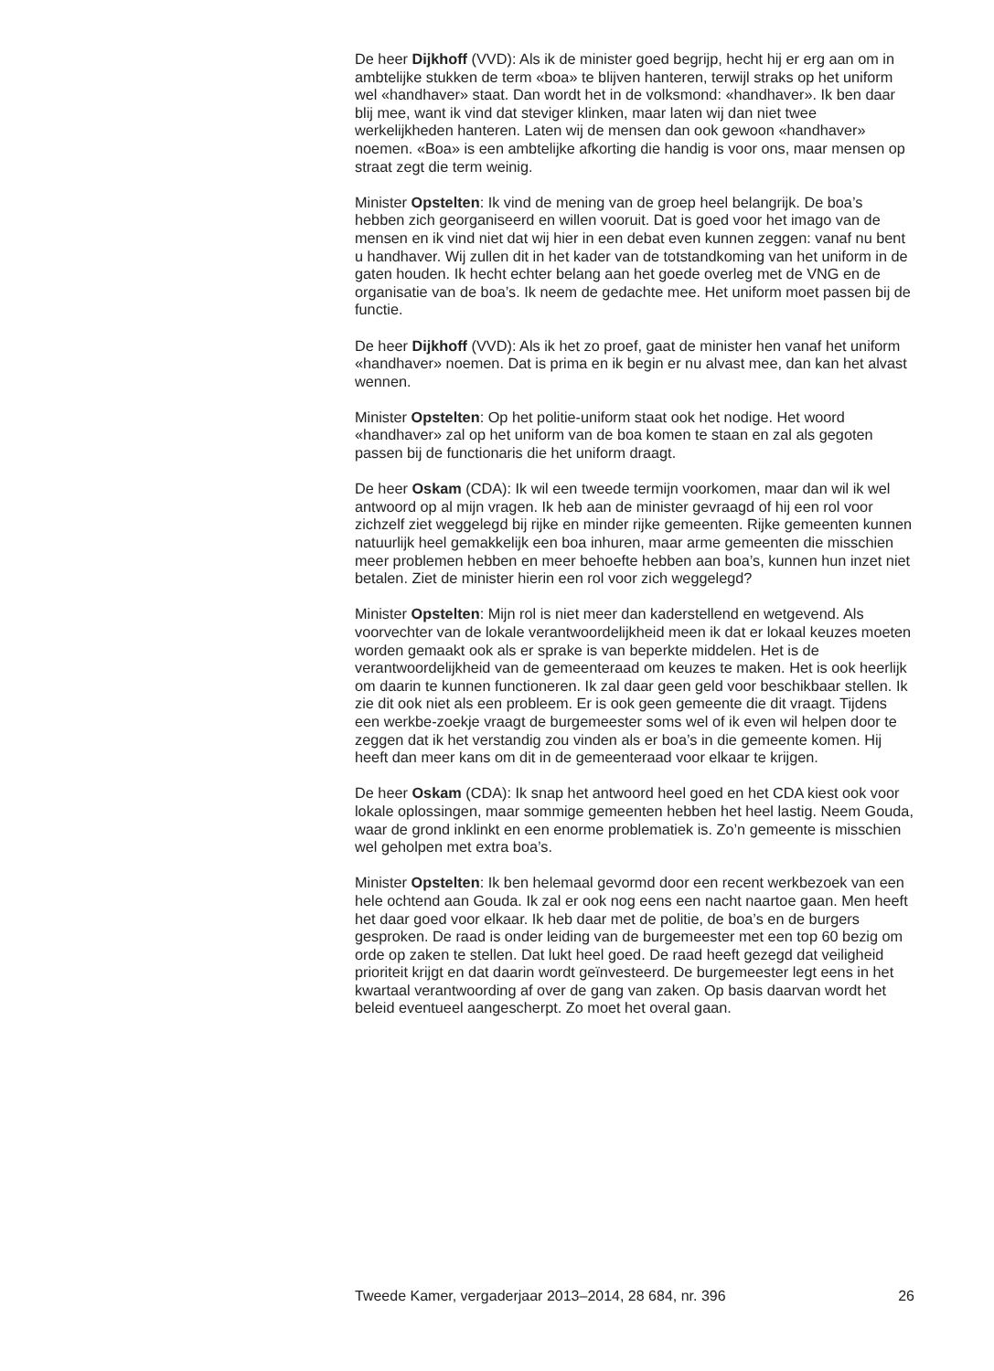De heer Dijkhoff (VVD): Als ik de minister goed begrijp, hecht hij er erg aan om in ambtelijke stukken de term «boa» te blijven hanteren, terwijl straks op het uniform wel «handhaver» staat. Dan wordt het in de volksmond: «handhaver». Ik ben daar blij mee, want ik vind dat steviger klinken, maar laten wij dan niet twee werkelijkheden hanteren. Laten wij de mensen dan ook gewoon «handhaver» noemen. «Boa» is een ambtelijke afkorting die handig is voor ons, maar mensen op straat zegt die term weinig.
Minister Opstelten: Ik vind de mening van de groep heel belangrijk. De boa’s hebben zich georganiseerd en willen vooruit. Dat is goed voor het imago van de mensen en ik vind niet dat wij hier in een debat even kunnen zeggen: vanaf nu bent u handhaver. Wij zullen dit in het kader van de totstandkoming van het uniform in de gaten houden. Ik hecht echter belang aan het goede overleg met de VNG en de organisatie van de boa’s. Ik neem de gedachte mee. Het uniform moet passen bij de functie.
De heer Dijkhoff (VVD): Als ik het zo proef, gaat de minister hen vanaf het uniform «handhaver» noemen. Dat is prima en ik begin er nu alvast mee, dan kan het alvast wennen.
Minister Opstelten: Op het politie-uniform staat ook het nodige. Het woord «handhaver» zal op het uniform van de boa komen te staan en zal als gegoten passen bij de functionaris die het uniform draagt.
De heer Oskam (CDA): Ik wil een tweede termijn voorkomen, maar dan wil ik wel antwoord op al mijn vragen. Ik heb aan de minister gevraagd of hij een rol voor zichzelf ziet weggelegd bij rijke en minder rijke gemeenten. Rijke gemeenten kunnen natuurlijk heel gemakkelijk een boa inhuren, maar arme gemeenten die misschien meer problemen hebben en meer behoefte hebben aan boa’s, kunnen hun inzet niet betalen. Ziet de minister hierin een rol voor zich weggelegd?
Minister Opstelten: Mijn rol is niet meer dan kaderstellend en wetgevend. Als voorvechter van de lokale verantwoordelijkheid meen ik dat er lokaal keuzes moeten worden gemaakt ook als er sprake is van beperkte middelen. Het is de verantwoordelijkheid van de gemeenteraad om keuzes te maken. Het is ook heerlijk om daarin te kunnen functioneren. Ik zal daar geen geld voor beschikbaar stellen. Ik zie dit ook niet als een probleem. Er is ook geen gemeente die dit vraagt. Tijdens een werkbe-zoekje vraagt de burgemeester soms wel of ik even wil helpen door te zeggen dat ik het verstandig zou vinden als er boa’s in die gemeente komen. Hij heeft dan meer kans om dit in de gemeenteraad voor elkaar te krijgen.
De heer Oskam (CDA): Ik snap het antwoord heel goed en het CDA kiest ook voor lokale oplossingen, maar sommige gemeenten hebben het heel lastig. Neem Gouda, waar de grond inklinkt en een enorme problematiek is. Zo’n gemeente is misschien wel geholpen met extra boa’s.
Minister Opstelten: Ik ben helemaal gevormd door een recent werkbezoek van een hele ochtend aan Gouda. Ik zal er ook nog eens een nacht naartoe gaan. Men heeft het daar goed voor elkaar. Ik heb daar met de politie, de boa’s en de burgers gesproken. De raad is onder leiding van de burgemeester met een top 60 bezig om orde op zaken te stellen. Dat lukt heel goed. De raad heeft gezegd dat veiligheid prioriteit krijgt en dat daarin wordt geïnvesteerd. De burgemeester legt eens in het kwartaal verantwoording af over de gang van zaken. Op basis daarvan wordt het beleid eventueel aangescherpt. Zo moet het overal gaan.
Tweede Kamer, vergaderjaar 2013–2014, 28 684, nr. 396 26